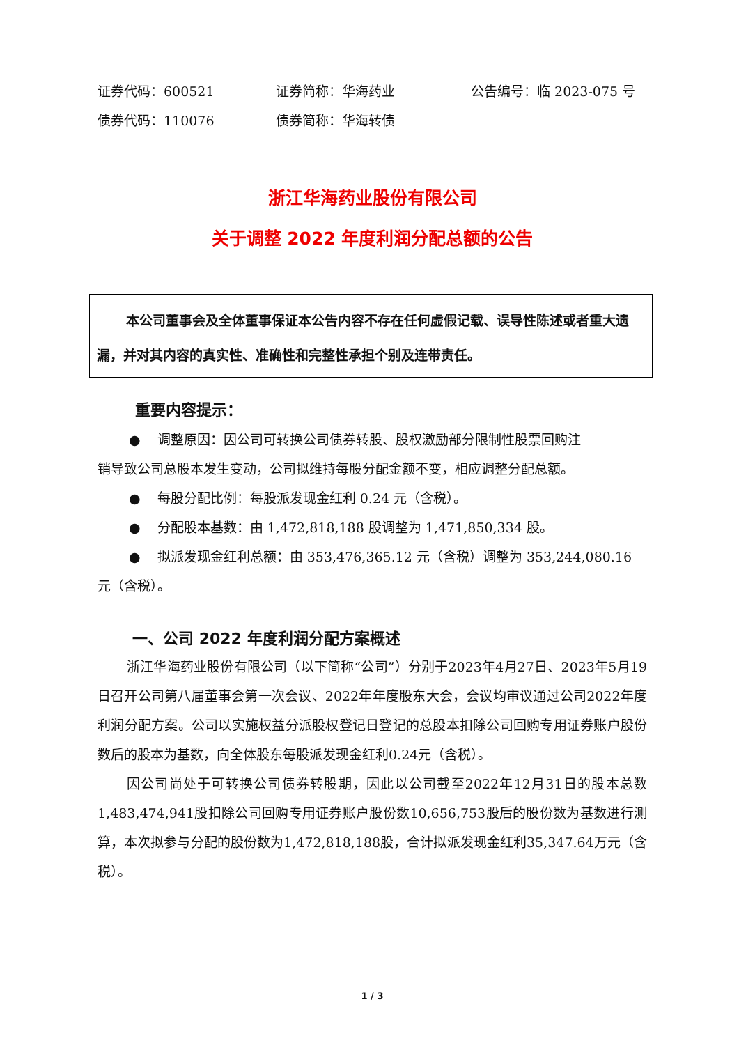证券代码：600521 证券简称：华海药业 公告编号：临 2023-075 号
债券代码：110076 债券简称：华海转债
浙江华海药业股份有限公司
关于调整 2022 年度利润分配总额的公告
本公司董事会及全体董事保证本公告内容不存在任何虚假记载、误导性陈述或者重大遗漏，并对其内容的真实性、准确性和完整性承担个别及连带责任。
重要内容提示：
● 调整原因：因公司可转换公司债券转股、股权激励部分限制性股票回购注
销导致公司总股本发生变动，公司拟维持每股分配金额不变，相应调整分配总额。
● 每股分配比例：每股派发现金红利 0.24 元（含税）。
● 分配股本基数：由 1,472,818,188 股调整为 1,471,850,334 股。
● 拟派发现金红利总额：由 353,476,365.12 元（含税）调整为 353,244,080.16
元（含税）。
一、公司 2022 年度利润分配方案概述
浙江华海药业股份有限公司（以下简称“公司”）分别于2023年4月27日、2023年5月19日召开公司第八届董事会第一次会议、2022年年度股东大会，会议均审议通过公司2022年度利润分配方案。公司以实施权益分派股权登记日登记的总股本扣除公司回购专用证券账户股份数后的股本为基数，向全体股东每股派发现金红利0.24元（含税）。
因公司尚处于可转换公司债券转股期，因此以公司截至2022年12月31日的股本总数1,483,474,941股扣除公司回购专用证券账户股份数10,656,753股后的股份数为基数进行测算，本次拟参与分配的股份数为1,472,818,188股，合计拟派发现金红利35,347.64万元（含税）。
1 / 3